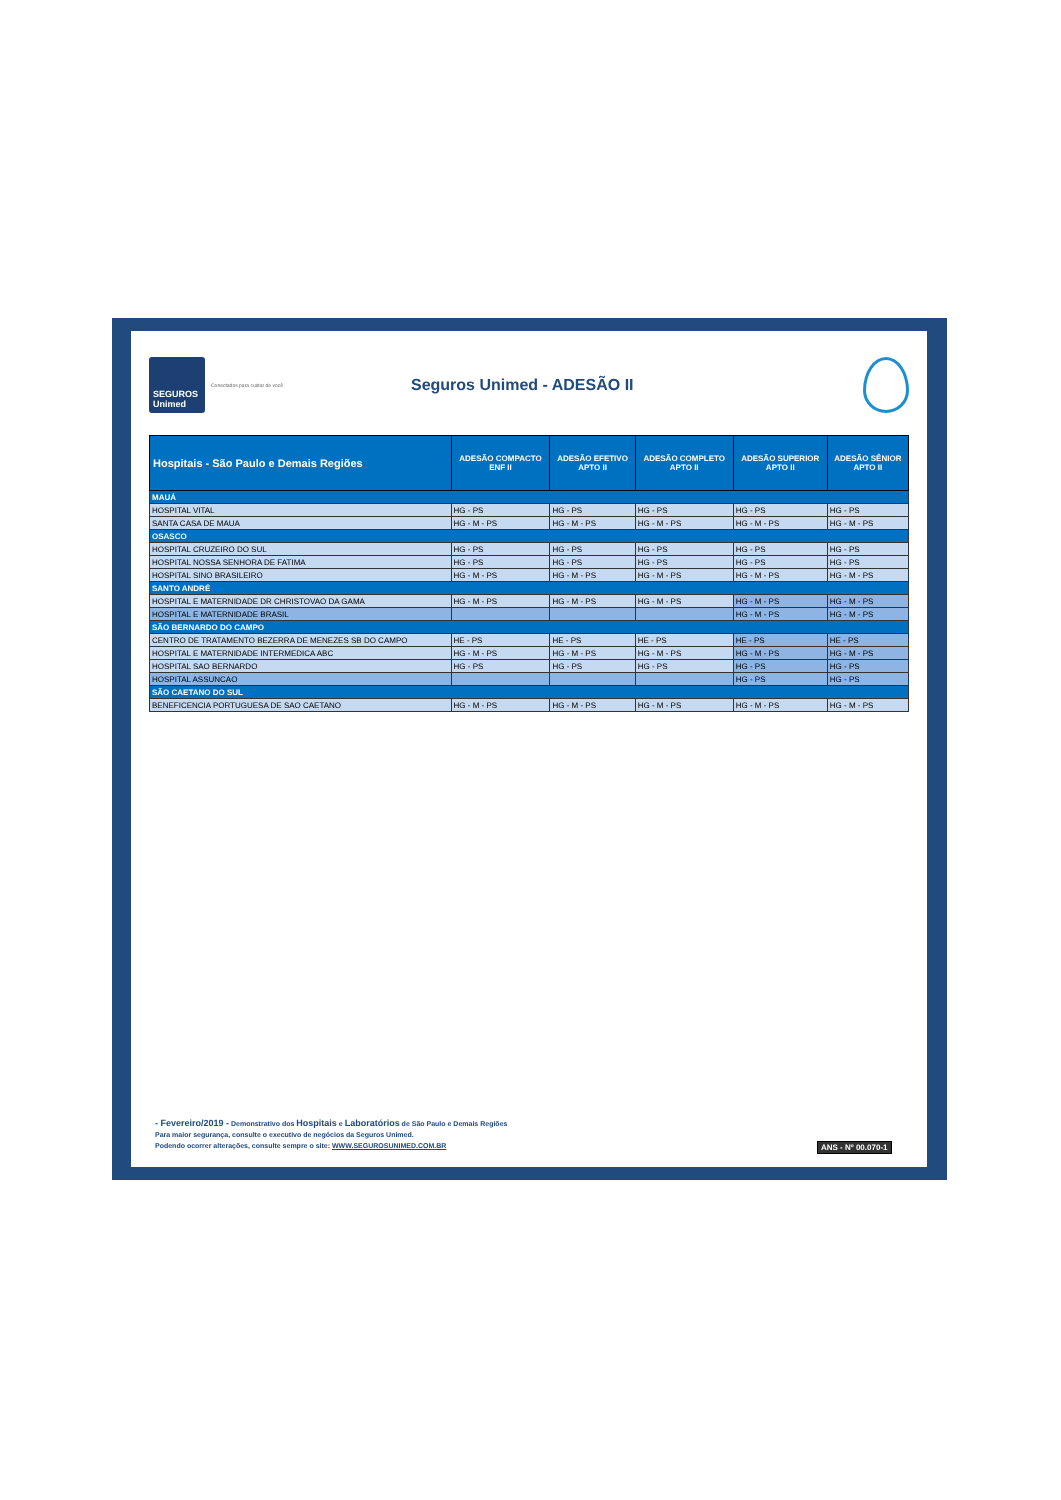SEGUROS
Unimed
Conectados para cuidar de você
Seguros Unimed - ADESÃO II
| Hospitais - São Paulo e Demais Regiões | ADESÃO COMPACTO ENF II | ADESÃO EFETIVO APTO II | ADESÃO COMPLETO APTO II | ADESÃO SUPERIOR APTO II | ADESÃO SÊNIOR APTO II |
| --- | --- | --- | --- | --- | --- |
| MAUÁ | | | | | |
| HOSPITAL VITAL | HG - PS | HG - PS | HG - PS | HG - PS | HG - PS |
| SANTA CASA DE MAUA | HG - M - PS | HG - M - PS | HG - M - PS | HG - M - PS | HG - M - PS |
| OSASCO | | | | | |
| HOSPITAL CRUZEIRO DO SUL | HG - PS | HG - PS | HG - PS | HG - PS | HG - PS |
| HOSPITAL NOSSA SENHORA DE FATIMA | HG - PS | HG - PS | HG - PS | HG - PS | HG - PS |
| HOSPITAL SINO BRASILEIRO | HG - M - PS | HG - M - PS | HG - M - PS | HG - M - PS | HG - M - PS |
| SANTO ANDRÉ | | | | | |
| HOSPITAL E MATERNIDADE DR CHRISTOVAO DA GAMA | HG - M - PS | HG - M - PS | HG - M - PS | HG - M - PS | HG - M - PS |
| HOSPITAL E MATERNIDADE BRASIL | | | | HG - M - PS | HG - M - PS |
| SÃO BERNARDO DO CAMPO | | | | | |
| CENTRO DE TRATAMENTO BEZERRA DE MENEZES SB DO CAMPO | HE - PS | HE - PS | HE - PS | HE - PS | HE - PS |
| HOSPITAL E MATERNIDADE INTERMEDICA ABC | HG - M - PS | HG - M - PS | HG - M - PS | HG - M - PS | HG - M - PS |
| HOSPITAL SAO BERNARDO | HG - PS | HG - PS | HG - PS | HG - PS | HG - PS |
| HOSPITAL ASSUNCAO | | | | HG - PS | HG - PS |
| SÃO CAETANO DO SUL | | | | | |
| BENEFICENCIA PORTUGUESA DE SAO CAETANO | HG - M - PS | HG - M - PS | HG - M - PS | HG - M - PS | HG - M - PS |
- Fevereiro/2019 - Demonstrativo dos Hospitais e Laboratórios de São Paulo e Demais Regiões
Para maior segurança, consulte o executivo de negócios da Seguros Unimed.
Podendo ocorrer alterações, consulte sempre o site: WWW.SEGUROSUNIMED.COM.BR
ANS - Nº 00.070-1